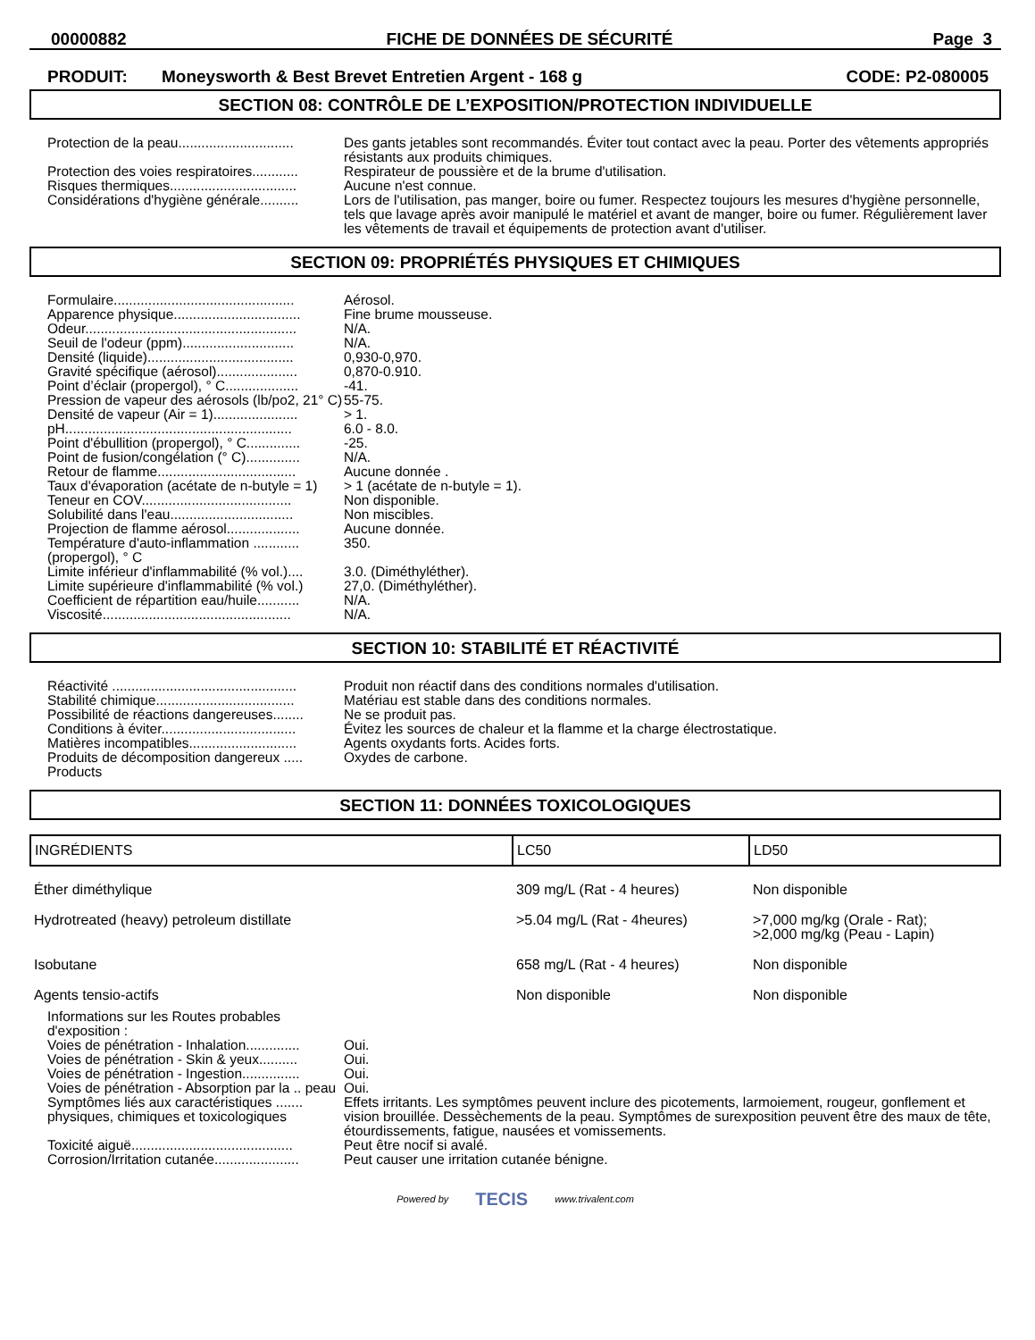00000882 FICHE DE DONNÉES DE SÉCURITÉ Page 3
PRODUIT: Moneysworth & Best Brevet Entretien Argent - 168 g CODE: P2-080005
SECTION 08: CONTRÔLE DE L’EXPOSITION/PROTECTION INDIVIDUELLE
| Protection de la peau.............................. | Des gants jetables sont recommandés. Éviter tout contact avec la peau. Porter des vêtements appropriés résistants aux produits chimiques. |
| Protection des voies respiratoires............ | Respirateur de poussière et de la brume d'utilisation. |
| Risques thermiques................................. | Aucune n'est connue. |
| Considérations d'hygiène générale.......... | Lors de l'utilisation, pas manger, boire ou fumer. Respectez toujours les mesures d'hygiène personnelle, tels que lavage après avoir manipulé le matériel et avant de manger, boire ou fumer. Régulièrement laver les vêtements de travail et équipements de protection avant d'utiliser. |
SECTION 09: PROPRIÉTÉS PHYSIQUES ET CHIMIQUES
| Formulaire............................................... | Aérosol. |
| Apparence physique................................. | Fine brume mousseuse. |
| Odeur....................................................... | N/A. |
| Seuil de l'odeur (ppm)............................. | N/A. |
| Densité (liquide)...................................... | 0,930-0,970. |
| Gravité spécifique (aérosol)..................... | 0,870-0.910. |
| Point d’éclair (propergol), ° C................... | -41. |
| Pression de vapeur des aérosols (lb/po2, 21° C) | 55-75. |
| Densité de vapeur (Air = 1)...................... | > 1. |
| pH........................................................... | 6.0 - 8.0. |
| Point d'ébullition (propergol), ° C.............. | -25. |
| Point de fusion/congélation (° C).............. | N/A. |
| Retour de flamme.................................... | Aucune donnée . |
| Taux d'évaporation (acétate de n-butyle = 1) | > 1 (acétate de n-butyle = 1). |
| Teneur en COV....................................... | Non disponible. |
| Solubilité dans l'eau................................ | Non miscibles. |
| Projection de flamme aérosol................... | Aucune donnée. |
| Température d'auto-inflammation ............ (propergol), ° C | 350. |
| Limite inférieur d'inflammabilité (% vol.).... | 3.0. (Diméthyléther). |
| Limite supérieure d'inflammabilité (% vol.) | 27,0. (Diméthyléther). |
| Coefficient de répartition eau/huile........... | N/A. |
| Viscosité................................................. | N/A. |
SECTION 10: STABILITÉ ET RÉACTIVITÉ
| Réactivité ................................................ | Produit non réactif dans des conditions normales d'utilisation. |
| Stabilité chimique.................................... | Matériau est stable dans des conditions normales. |
| Possibilité de réactions dangereuses........ | Ne se produit pas. |
| Conditions à éviter................................... | Évitez les sources de chaleur et la flamme et la charge électrostatique. |
| Matières incompatibles............................ | Agents oxydants forts. Acides forts. |
| Produits de décomposition dangereux ..... Products | Oxydes de carbone. |
SECTION 11: DONNÉES TOXICOLOGIQUES
| INGRÉDIENTS | LC50 | LD50 |
| --- | --- | --- |
| Éther diméthylique | 309 mg/L (Rat - 4 heures) | Non disponible |
| Hydrotreated (heavy) petroleum distillate | >5.04 mg/L (Rat - 4heures) | >7,000 mg/kg (Orale - Rat); >2,000 mg/kg (Peau - Lapin) |
| Isobutane | 658 mg/L (Rat - 4 heures) | Non disponible |
| Agents tensio-actifs | Non disponible | Non disponible |
| Informations sur les Routes probables d'exposition : | |
| Voies de pénétration - Inhalation.............. | Oui. |
| Voies de pénétration - Skin & yeux.......... | Oui. |
| Voies de pénétration - Ingestion............... | Oui. |
| Voies de pénétration - Absorption par la .. peau | Oui. |
| Symptômes liés aux caractéristiques ....... physiques, chimiques et toxicologiques | Effets irritants. Les symptômes peuvent inclure des picotements, larmoiement, rougeur, gonflement et vision brouillée. Dessèchements de la peau. Symptômes de surexposition peuvent être des maux de tête, étourdissements, fatigue, nausées et vomissements. |
| Toxicité aiguë.......................................... | Peut être nocif si avalé. |
| Corrosion/Irritation cutanée...................... | Peut causer une irritation cutanée bénigne. |
Powered by TECIS www.trivalent.com